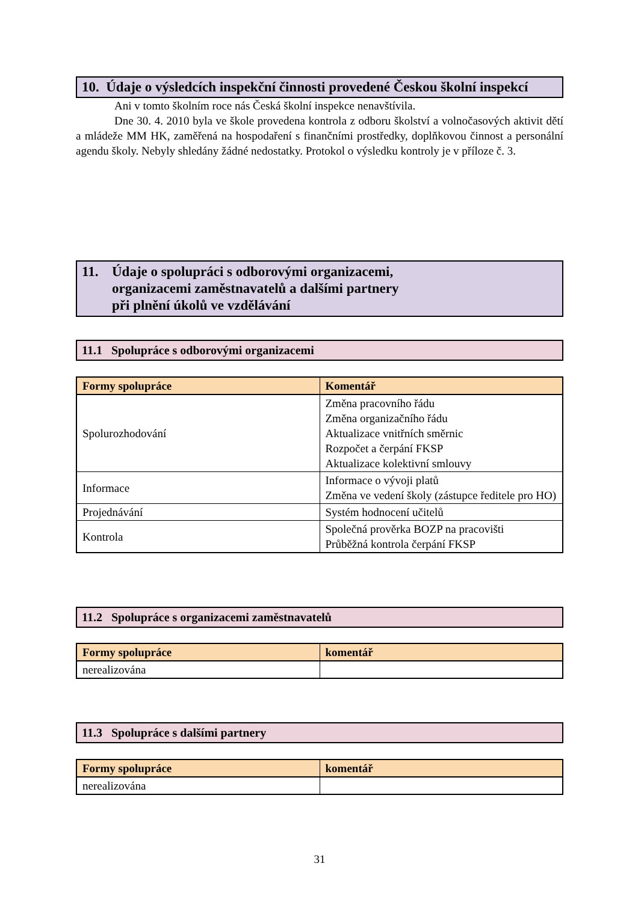10. Údaje o výsledcích inspekční činnosti provedené Českou školní inspekcí
Ani v tomto školním roce nás Česká školní inspekce nenavštívila.
Dne 30. 4. 2010 byla ve škole provedena kontrola z odboru školství a volnočasových aktivit dětí a mládeže MM HK, zaměřená na hospodaření s finančními prostředky, doplňkovou činnost a personální agendu školy. Nebyly shledány žádné nedostatky. Protokol o výsledku kontroly je v příloze č. 3.
11. Údaje o spolupráci s odborovými organizacemi,
organizacemi zaměstnavatelů a dalšími partnery
při plnění úkolů ve vzdělávání
11.1 Spolupráce s odborovými organizacemi
| Formy spolupráce | Komentář |
| --- | --- |
| Spolurozhodování | Změna pracovního řádu Změna organizačního řádu Aktualizace vnitřních směrnic Rozpočet a čerpání FKSP Aktualizace kolektivní smlouvy |
| Informace | Informace o vývoji platů Změna ve vedení školy (zástupce ředitele pro HO) |
| Projednávání | Systém hodnocení učitelů |
| Kontrola | Společná prověrka BOZP na pracovišti Průběžná kontrola čerpání FKSP |
11.2 Spolupráce s organizacemi zaměstnavatelů
| Formy spolupráce | komentář |
| --- | --- |
| nerealizována | |
11.3 Spolupráce s dalšími partnery
| Formy spolupráce | komentář |
| --- | --- |
| nerealizována | |
31